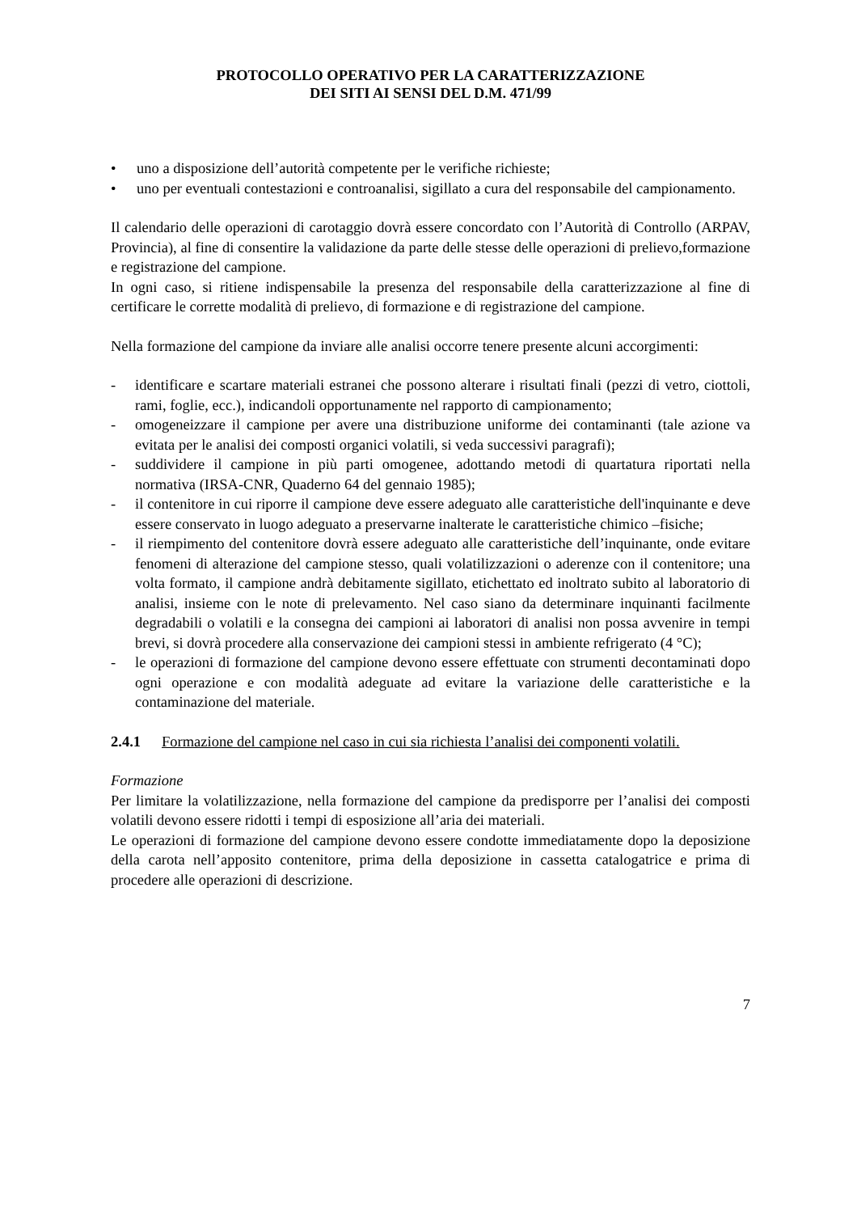PROTOCOLLO OPERATIVO PER LA CARATTERIZZAZIONE
DEI SITI AI SENSI DEL D.M. 471/99
• uno a disposizione dell’autorità competente per le verifiche richieste;
• uno per eventuali contestazioni e controanalisi, sigillato a cura del responsabile del campionamento.
Il calendario delle operazioni di carotaggio dovrà essere concordato con l’Autorità di Controllo (ARPAV, Provincia), al fine di consentire la validazione da parte delle stesse delle operazioni di prelievo,formazione e registrazione del campione.
In ogni caso, si ritiene indispensabile la presenza del responsabile della caratterizzazione al fine di certificare le corrette modalità di prelievo, di formazione e di registrazione del campione.
Nella formazione del campione da inviare alle analisi occorre tenere presente alcuni accorgimenti:
- identificare e scartare materiali estranei che possono alterare i risultati finali (pezzi di vetro, ciottoli, rami, foglie, ecc.), indicandoli opportunamente nel rapporto di campionamento;
- omogeneizzare il campione per avere una distribuzione uniforme dei contaminanti (tale azione va evitata per le analisi dei composti organici volatili, si veda successivi paragrafi);
- suddividere il campione in più parti omogenee, adottando metodi di quartatura riportati nella normativa (IRSA-CNR, Quaderno 64 del gennaio 1985);
- il contenitore in cui riporre il campione deve essere adeguato alle caratteristiche dell'inquinante e deve essere conservato in luogo adeguato a preservarne inalterate le caratteristiche chimico –fisiche;
- il riempimento del contenitore dovrà essere adeguato alle caratteristiche dell’inquinante, onde evitare fenomeni di alterazione del campione stesso, quali volatilizzazioni o aderenze con il contenitore; una volta formato, il campione andrà debitamente sigillato, etichettato ed inoltrato subito al laboratorio di analisi, insieme con le note di prelevamento. Nel caso siano da determinare inquinanti facilmente degradabili o volatili e la consegna dei campioni ai laboratori di analisi non possa avvenire in tempi brevi, si dovrà procedere alla conservazione dei campioni stessi in ambiente refrigerato (4 °C);
- le operazioni di formazione del campione devono essere effettuate con strumenti decontaminati dopo ogni operazione e con modalità adeguate ad evitare la variazione delle caratteristiche e la contaminazione del materiale.
2.4.1 Formazione del campione nel caso in cui sia richiesta l’analisi dei componenti volatili.
Formazione
Per limitare la volatilizzazione, nella formazione del campione da predisporre per l’analisi dei composti volatili devono essere ridotti i tempi di esposizione all’aria dei materiali.
Le operazioni di formazione del campione devono essere condotte immediatamente dopo la deposizione della carota nell’apposito contenitore, prima della deposizione in cassetta catalogatrice e prima di procedere alle operazioni di descrizione.
7